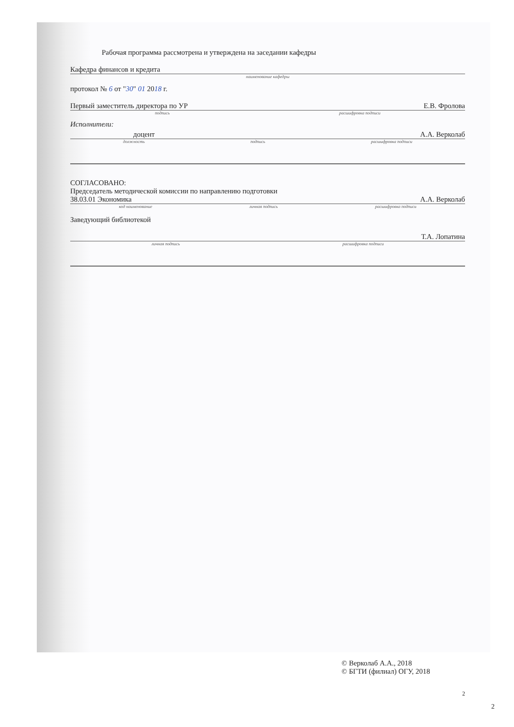Рабочая программа рассмотрена и утверждена на заседании кафедры
Кафедра финансов и кредита
наименование кафедры
протокол № 6 от "30" 01 2018 г.
Первый заместитель директора по УР Е.В. Фролова
подпись расшифровка подписи
Исполнители:
доцент А.А. Верколаб
должность подпись расшифровка подписи
СОГЛАСОВАНО:
Председатель методической комиссии по направлению подготовки
38.03.01 Экономика А.А. Верколаб
код наименование личная подпись расшифровка подписи
Заведующий библиотекой
Т.А. Лопатина
личная подпись расшифровка подписи
© Верколаб А.А., 2018
© БГТИ (филиал) ОГУ, 2018
2
2